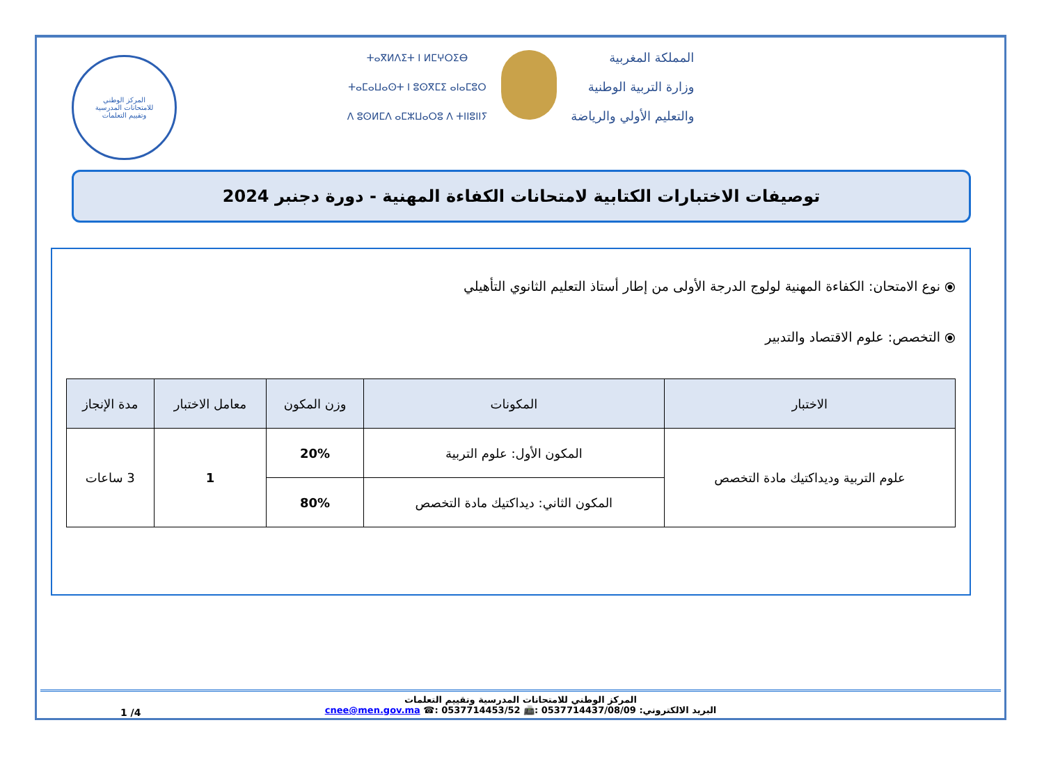المركز الوطني
للامتحانات المدرسية
وتقييم التعلمات
ⵜⴰⴳⵍⴷⵉⵜ ⵏ ⵍⵎⵖⵔⵉⴱ
ⵜⴰⵎⴰⵡⴰⵙⵜ ⵏ ⵓⵙⴳⵎⵉ ⴰⵏⴰⵎⵓⵔ
ⴷ ⵓⵙⵍⵎⴷ ⴰⵎⵣⵡⴰⵔⵓ ⴷ ⵜⵏⵏⵓⵏⵏⵢ
المملكة المغربية
وزارة التربية الوطنية
والتعليم الأولي والرياضة
توصيفات الاختبارات الكتابية لامتحانات الكفاءة المهنية - دورة دجنبر 2024
⦿ نوع الامتحان: الكفاءة المهنية لولوج الدرجة الأولى من إطار أستاذ التعليم الثانوي التأهيلي
⦿ التخصص: علوم الاقتصاد والتدبير
| الاختبار | المكونات | وزن المكون | معامل الاختبار | مدة الإنجاز |
| --- | --- | --- | --- | --- |
| علوم التربية وديداكتيك مادة التخصص | المكون الأول: علوم التربية | 20% | 1 | 3 ساعات |
| | المكون الثاني: ديداكتيك مادة التخصص | 80% | | |
المركز الوطني للامتحانات المدرسية وتقييم التعلمات
البريد الالكتروني: cnee@men.gov.ma ☎: 0537714453/52 📠: 0537714437/08/09
1 /4